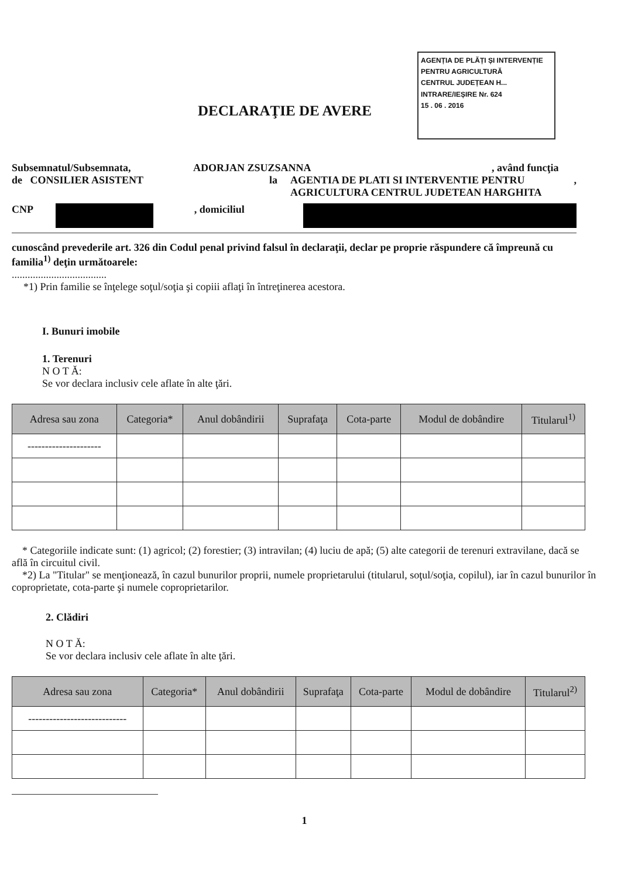AGENȚIA DE PLĂȚI ȘI INTERVENȚIE
PENTRU AGRICULTURĂ
CENTRUL JUDEȚEAN H...
INTRARE/IEȘIRE Nr. 624
15 . 06 . 2016
DECLARAŢIE DE AVERE
Subsemnatul/Subsemnata, ADORJAN ZSUZSANNA, având funcţia
de CONSILIER ASISTENT la AGENTIA DE PLATI SI INTERVENTIE PENTRU AGRICULTURA CENTRUL JUDETEAN HARGHITA,
CNP , domiciliul
cunoscând prevederile art. 326 din Codul penal privind falsul în declaraţii, declar pe proprie răspundere că împreună cu familia<sup>1)</sup> deţin următoarele:
....................................
*1) Prin familie se înţelege soţul/soţia şi copiii aflaţi în întreţinerea acestora.
I. Bunuri imobile
1. Terenuri
N O T Ă:
Se vor declara inclusiv cele aflate în alte ţări.
| Adresa sau zona | Categoria* | Anul dobândirii | Suprafaţa | Cota-parte | Modul de dobândire | Titularul<sup>1)</sup> |
| --- | --- | --- | --- | --- | --- | --- |
| --------------------- | | | | | | |
* Categoriile indicate sunt: (1) agricol; (2) forestier; (3) intravilan; (4) luciu de apă; (5) alte categorii de terenuri extravilane, dacă se află în circuitul civil.
*2) La "Titular" se menţionează, în cazul bunurilor proprii, numele proprietarului (titularul, soţul/soţia, copilul), iar în cazul bunurilor în coproprietate, cota-parte şi numele coproprietarilor.
2. Clădiri
N O T Ă:
Se vor declara inclusiv cele aflate în alte ţări.
| Adresa sau zona | Categoria* | Anul dobândirii | Suprafaţa | Cota-parte | Modul de dobândire | Titularul<sup>2)</sup> |
| --- | --- | --- | --- | --- | --- | --- |
| ---------------------------- | | | | | | |
1